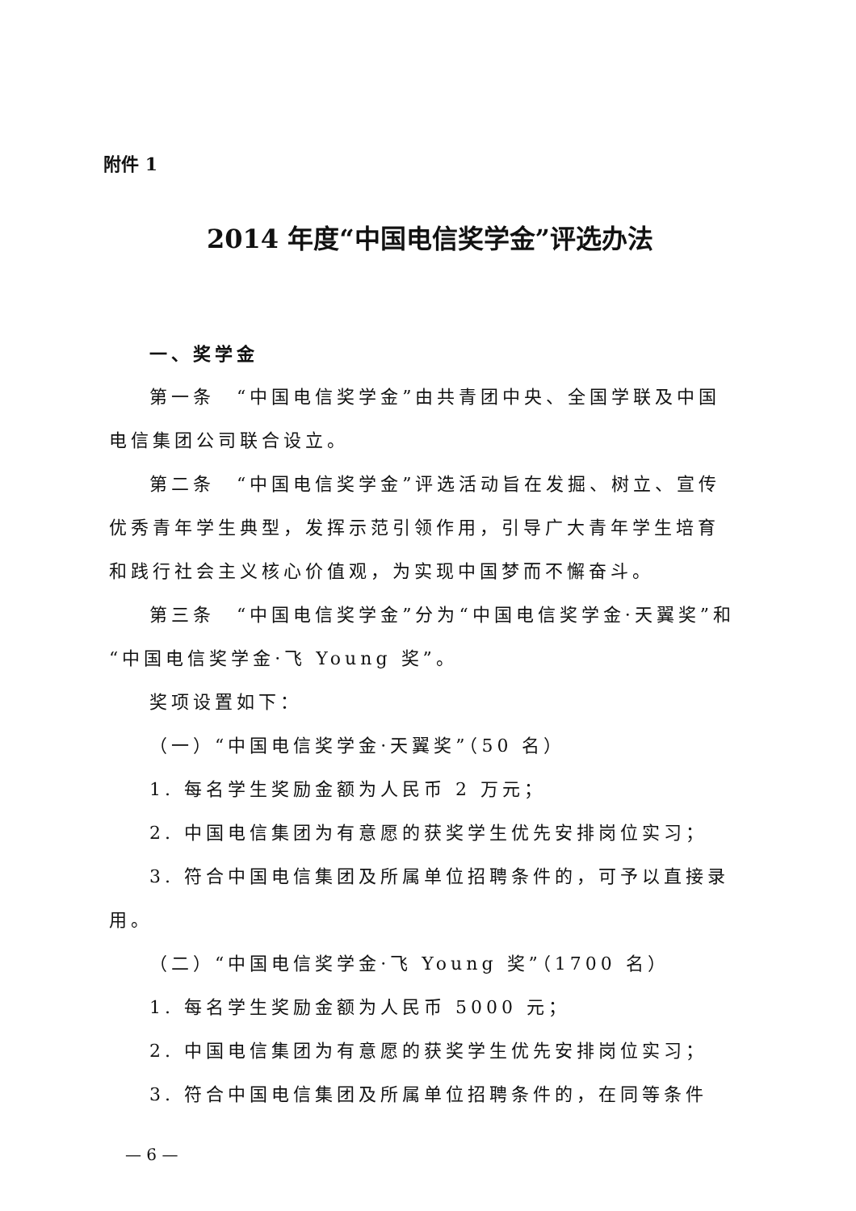附件 1
2014 年度“中国电信奖学金”评选办法
一、奖学金
第一条　“中国电信奖学金”由共青团中央、全国学联及中国电信集团公司联合设立。
第二条　“中国电信奖学金”评选活动旨在发掘、树立、宣传优秀青年学生典型，发挥示范引领作用，引导广大青年学生培育和践行社会主义核心价值观，为实现中国梦而不懈奋斗。
第三条　“中国电信奖学金”分为“中国电信奖学金·天翼奖”和“中国电信奖学金·飞 Young 奖”。
奖项设置如下：
（一）“中国电信奖学金·天翼奖”（50 名）
1. 每名学生奖励金额为人民币 2 万元；
2. 中国电信集团为有意愿的获奖学生优先安排岗位实习；
3. 符合中国电信集团及所属单位招聘条件的，可予以直接录用。
（二）“中国电信奖学金·飞 Young 奖”（1700 名）
1. 每名学生奖励金额为人民币 5000 元；
2. 中国电信集团为有意愿的获奖学生优先安排岗位实习；
3. 符合中国电信集团及所属单位招聘条件的，在同等条件
— 6 —